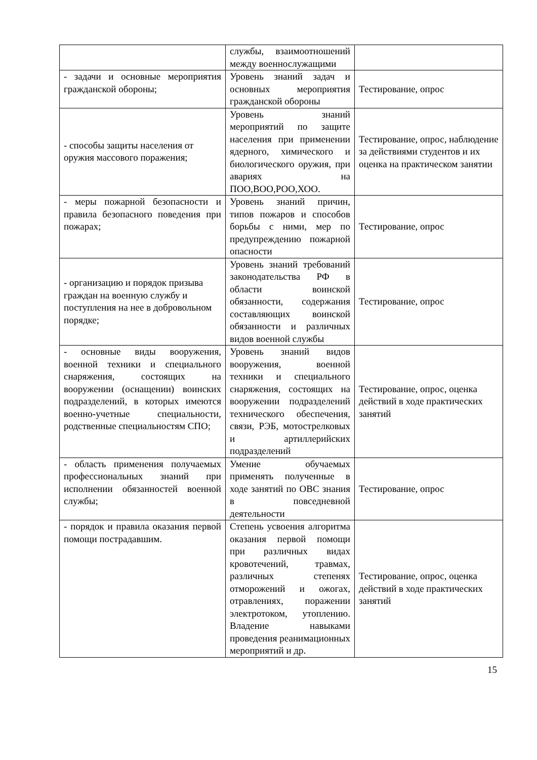| | службы, взаимоотношений между военнослужащими | |
| - задачи и основные мероприятия гражданской обороны; | Уровень знаний задач и основных мероприятия гражданской обороны | Тестирование, опрос |
| - способы защиты населения от оружия массового поражения; | Уровень знаний мероприятий по защите населения при применении ядерного, химического и биологического оружия, при авариях на ПОО,ВОО,РОО,ХОО. | Тестирование, опрос, наблюдение за действиями студентов и их оценка на практическом занятии |
| - меры пожарной безопасности и правила безопасного поведения при пожарах; | Уровень знаний причин, типов пожаров и способов борьбы с ними, мер по предупреждению пожарной опасности | Тестирование, опрос |
| - организацию и порядок призыва граждан на военную службу и поступления на нее в добровольном порядке; | Уровень знаний требований законодательства РФ в области воинской обязанности, содержания составляющих воинской обязанности и различных видов военной службы | Тестирование, опрос |
| - основные виды вооружения, военной техники и специального снаряжения, состоящих на вооружении (оснащении) воинских подразделений, в которых имеются военно-учетные специальности, родственные специальностям СПО; | Уровень знаний видов вооружения, военной техники и специального снаряжения, состоящих на вооружении подразделений технического обеспечения, связи, РЭБ, мотострелковых и артиллерийских подразделений | Тестирование, опрос, оценка действий в ходе практических занятий |
| - область применения получаемых профессиональных знаний при исполнении обязанностей военной службы; | Умение обучаемых применять полученные в ходе занятий по ОВС знания в повседневной деятельности | Тестирование, опрос |
| - порядок и правила оказания первой помощи пострадавшим. | Степень усвоения алгоритма оказания первой помощи при различных видах кровотечений, травмах, различных степенях отморожений и ожогах, отравлениях, поражении электротоком, утоплению. Владение навыками проведения реанимационных мероприятий и др. | Тестирование, опрос, оценка действий в ходе практических занятий |
15